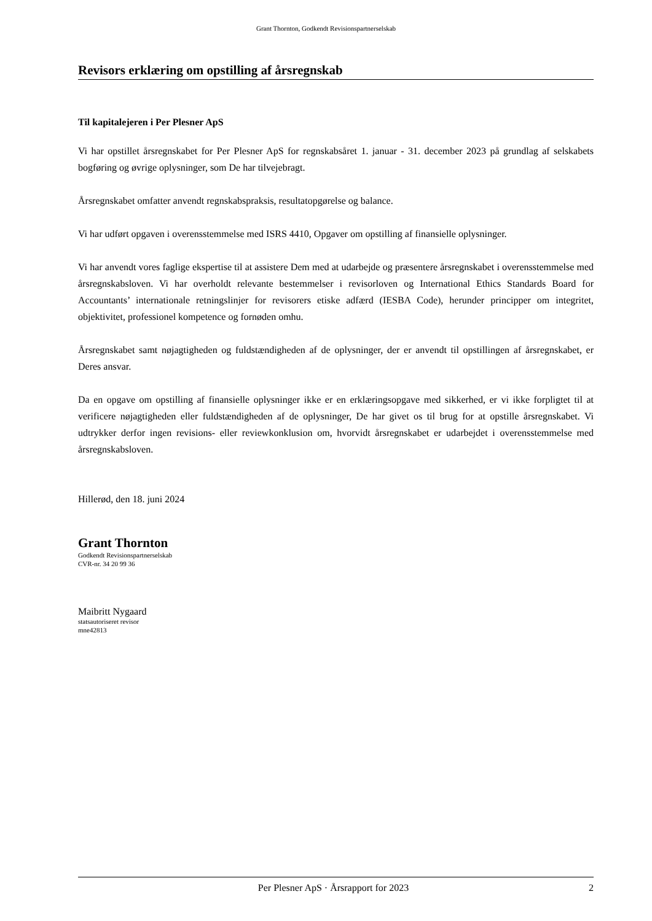Grant Thornton, Godkendt Revisionspartnerselskab
Revisors erklæring om opstilling af årsregnskab
Til kapitalejeren i Per Plesner ApS
Vi har opstillet årsregnskabet for Per Plesner ApS for regnskabsåret 1. januar - 31. december 2023 på grundlag af selskabets bogføring og øvrige oplysninger, som De har tilvejebragt.
Årsregnskabet omfatter anvendt regnskabspraksis, resultatopgørelse og balance.
Vi har udført opgaven i overensstemmelse med ISRS 4410, Opgaver om opstilling af finansielle oplysninger.
Vi har anvendt vores faglige ekspertise til at assistere Dem med at udarbejde og præsentere årsregnskabet i overensstemmelse med årsregnskabsloven. Vi har overholdt relevante bestemmelser i revisorloven og International Ethics Standards Board for Accountants’ internationale retningslinjer for revisorers etiske adfærd (IESBA Code), herunder principper om integritet, objektivitet, professionel kompetence og fornøden omhu.
Årsregnskabet samt nøjagtigheden og fuldstændigheden af de oplysninger, der er anvendt til opstillingen af årsregnskabet, er Deres ansvar.
Da en opgave om opstilling af finansielle oplysninger ikke er en erklæringsopgave med sikkerhed, er vi ikke forpligtet til at verificere nøjagtigheden eller fuldstændigheden af de oplysninger, De har givet os til brug for at opstille årsregnskabet. Vi udtrykker derfor ingen revisions- eller reviewkonklusion om, hvorvidt årsregnskabet er udarbejdet i overensstemmelse med årsregnskabsloven.
Hillerød, den 18. juni 2024
Grant Thornton
Godkendt Revisionspartnerselskab
CVR-nr. 34 20 99 36
Maibritt Nygaard
statsautoriseret revisor
mne42813
Per Plesner ApS · Årsrapport for 2023 2